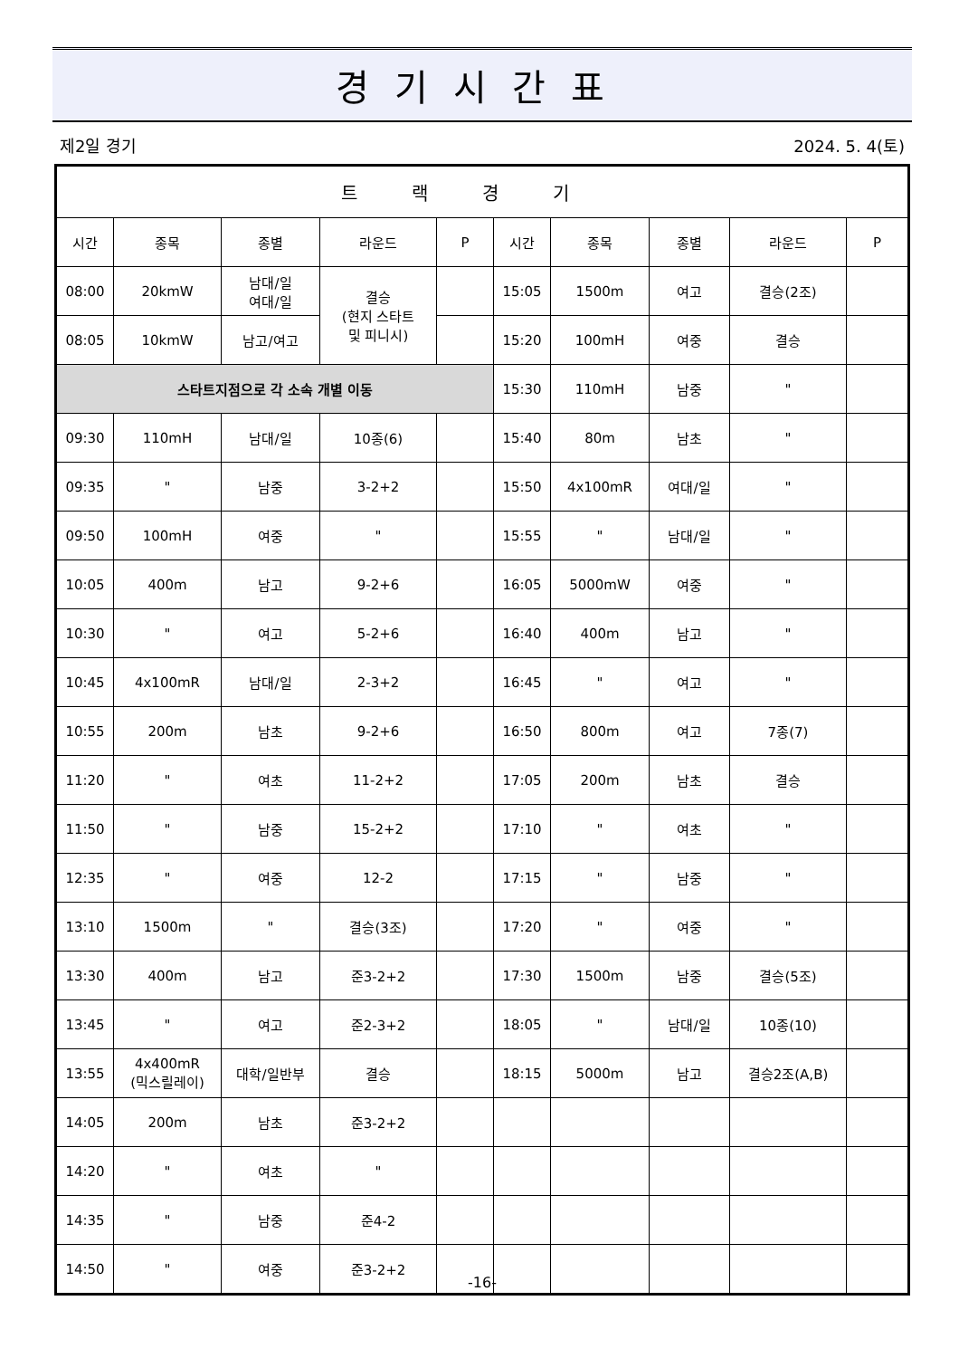경기시간표
제2일 경기 2024. 5. 4(토)
| 트랙경기 | | | | | | | | | |
| --- | --- | --- | --- | --- | --- | --- | --- | --- | --- |
| 시간 | 종목 | 종별 | 라운드 | P | 시간 | 종목 | 종별 | 라운드 | P |
| 08:00 | 20kmW | 남대/일 여대/일 | 결승 (현지 스타트 및 피니시) | | 15:05 | 1500m | 여고 | 결승(2조) | |
| 08:05 | 10kmW | 남고/여고 | | | 15:20 | 100mH | 여중 | 결승 | |
| 스타트지점으로 각 소속 개별 이동 | | | | | 15:30 | 110mH | 남중 | " | |
| 09:30 | 110mH | 남대/일 | 10종(6) | | 15:40 | 80m | 남초 | " | |
| 09:35 | " | 남중 | 3-2+2 | | 15:50 | 4x100mR | 여대/일 | " | |
| 09:50 | 100mH | 여중 | " | | 15:55 | " | 남대/일 | " | |
| 10:05 | 400m | 남고 | 9-2+6 | | 16:05 | 5000mW | 여중 | " | |
| 10:30 | " | 여고 | 5-2+6 | | 16:40 | 400m | 남고 | " | |
| 10:45 | 4x100mR | 남대/일 | 2-3+2 | | 16:45 | " | 여고 | " | |
| 10:55 | 200m | 남초 | 9-2+6 | | 16:50 | 800m | 여고 | 7종(7) | |
| 11:20 | " | 여초 | 11-2+2 | | 17:05 | 200m | 남초 | 결승 | |
| 11:50 | " | 남중 | 15-2+2 | | 17:10 | " | 여초 | " | |
| 12:35 | " | 여중 | 12-2 | | 17:15 | " | 남중 | " | |
| 13:10 | 1500m | " | 결승(3조) | | 17:20 | " | 여중 | " | |
| 13:30 | 400m | 남고 | 준3-2+2 | | 17:30 | 1500m | 남중 | 결승(5조) | |
| 13:45 | " | 여고 | 준2-3+2 | | 18:05 | " | 남대/일 | 10종(10) | |
| 13:55 | 4x400mR (믹스릴레이) | 대학/일반부 | 결승 | | 18:15 | 5000m | 남고 | 결승2조(A,B) | |
| 14:05 | 200m | 남초 | 준3-2+2 | | | | | | |
| 14:20 | " | 여초 | " | | | | | | |
| 14:35 | " | 남중 | 준4-2 | | | | | | |
| 14:50 | " | 여중 | 준3-2+2 | | | | | | |
-16-